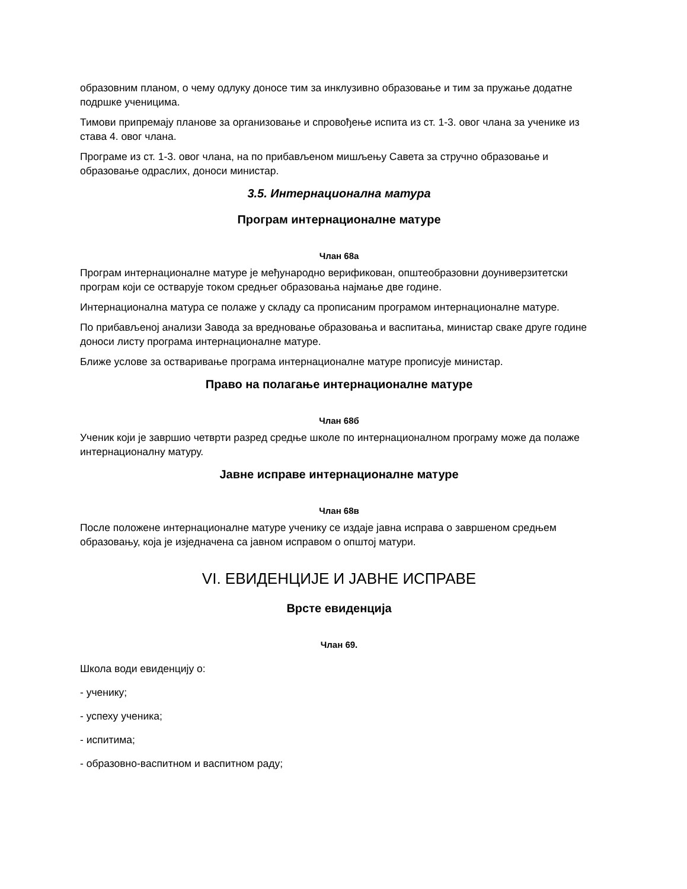образовним планом, о чему одлуку доносе тим за инклузивно образовање и тим за пружање додатне подршке ученицима.
Тимови припремају планове за организовање и спровођење испита из ст. 1-3. овог члана за ученике из става 4. овог члана.
Програме из ст. 1-3. овог члана, на по прибављеном мишљењу Савета за стручно образовање и образовање одраслих, доноси министар.
3.5. Интернационална матура
Програм интернационалне матуре
Члан 68а
Програм интернационалне матуре је међународно верификован, општеобразовни доуниверзитетски програм који се остварује током средњег образовања најмање две године.
Интернационална матура се полаже у складу са прописаним програмом интернационалне матуре.
По прибављеној анализи Завода за вредновање образовања и васпитања, министар сваке друге године доноси листу програма интернационалне матуре.
Ближе услове за остваривање програма интернационалне матуре прописује министар.
Право на полагање интернационалне матуре
Члан 68б
Ученик који је завршио четврти разред средње школе по интернационалном програму може да полаже интернационалну матуру.
Јавне исправе интернационалне матуре
Члан 68в
После положене интернационалне матуре ученику се издаје јавна исправа о завршеном средњем образовању, која је изједначена са јавном исправом о општој матури.
VI. ЕВИДЕНЦИЈЕ И ЈАВНЕ ИСПРАВЕ
Врсте евиденција
Члан 69.
Школа води евиденцију о:
- ученику;
- успеху ученика;
- испитима;
- образовно-васпитном и васпитном раду;